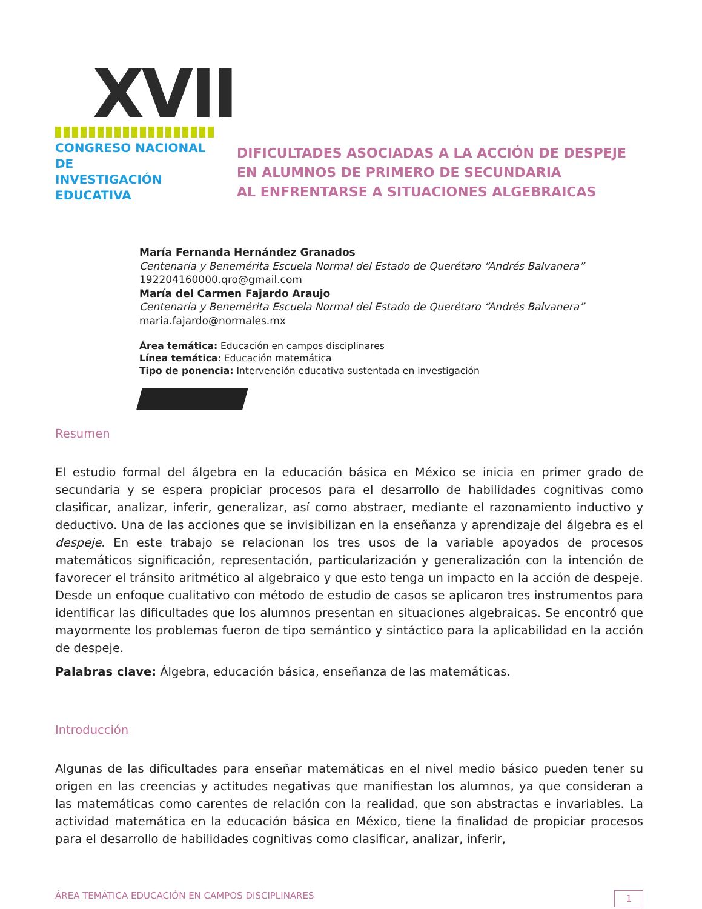XVII
CONGRESO NACIONAL DE
INVESTIGACIÓN EDUCATIVA
DIFICULTADES ASOCIADAS A LA ACCIÓN DE DESPEJE
EN ALUMNOS DE PRIMERO DE SECUNDARIA
AL ENFRENTARSE A SITUACIONES ALGEBRAICAS
María Fernanda Hernández Granados
Centenaria y Benemérita Escuela Normal del Estado de Querétaro “Andrés Balvanera”
192204160000.qro@gmail.com
María del Carmen Fajardo Araujo
Centenaria y Benemérita Escuela Normal del Estado de Querétaro “Andrés Balvanera”
maria.fajardo@normales.mx
Área temática: Educación en campos disciplinares
Línea temática: Educación matemática
Tipo de ponencia: Intervención educativa sustentada en investigación
Resumen
El estudio formal del álgebra en la educación básica en México se inicia en primer grado de secundaria y se espera propiciar procesos para el desarrollo de habilidades cognitivas como clasificar, analizar, inferir, generalizar, así como abstraer, mediante el razonamiento inductivo y deductivo. Una de las acciones que se invisibilizan en la enseñanza y aprendizaje del álgebra es el despeje. En este trabajo se relacionan los tres usos de la variable apoyados de procesos matemáticos significación, representación, particularización y generalización con la intención de favorecer el tránsito aritmético al algebraico y que esto tenga un impacto en la acción de despeje. Desde un enfoque cualitativo con método de estudio de casos se aplicaron tres instrumentos para identificar las dificultades que los alumnos presentan en situaciones algebraicas. Se encontró que mayormente los problemas fueron de tipo semántico y sintáctico para la aplicabilidad en la acción de despeje.
Palabras clave: Álgebra, educación básica, enseñanza de las matemáticas.
Introducción
Algunas de las dificultades para enseñar matemáticas en el nivel medio básico pueden tener su origen en las creencias y actitudes negativas que manifiestan los alumnos, ya que consideran a las matemáticas como carentes de relación con la realidad, que son abstractas e invariables. La actividad matemática en la educación básica en México, tiene la finalidad de propiciar procesos para el desarrollo de habilidades cognitivas como clasificar, analizar, inferir,
ÁREA TEMÁTICA EDUCACIÓN EN CAMPOS DISCIPLINARES 1